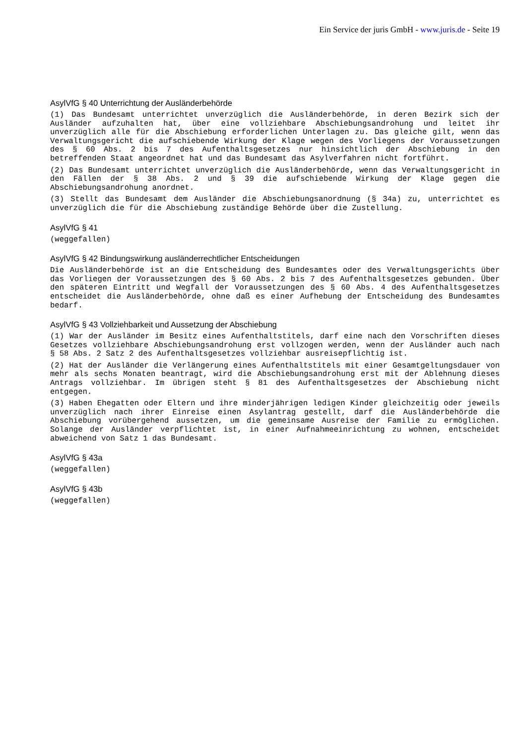Ein Service der juris GmbH - www.juris.de - Seite 19
AsylVfG § 40 Unterrichtung der Ausländerbehörde
(1) Das Bundesamt unterrichtet unverzüglich die Ausländerbehörde, in deren Bezirk sich der Ausländer aufzuhalten hat, über eine vollziehbare Abschiebungsandrohung und leitet ihr unverzüglich alle für die Abschiebung erforderlichen Unterlagen zu. Das gleiche gilt, wenn das Verwaltungsgericht die aufschiebende Wirkung der Klage wegen des Vorliegens der Voraussetzungen des § 60 Abs. 2 bis 7 des Aufenthaltsgesetzes nur hinsichtlich der Abschiebung in den betreffenden Staat angeordnet hat und das Bundesamt das Asylverfahren nicht fortführt.
(2) Das Bundesamt unterrichtet unverzüglich die Ausländerbehörde, wenn das Verwaltungsgericht in den Fällen der § 38 Abs. 2 und § 39 die aufschiebende Wirkung der Klage gegen die Abschiebungsandrohung anordnet.
(3) Stellt das Bundesamt dem Ausländer die Abschiebungsanordnung (§ 34a) zu, unterrichtet es unverzüglich die für die Abschiebung zuständige Behörde über die Zustellung.
AsylVfG § 41
(weggefallen)
AsylVfG § 42 Bindungswirkung ausländerrechtlicher Entscheidungen
Die Ausländerbehörde ist an die Entscheidung des Bundesamtes oder des Verwaltungsgerichts über das Vorliegen der Voraussetzungen des § 60 Abs. 2 bis 7 des Aufenthaltsgesetzes gebunden. Über den späteren Eintritt und Wegfall der Voraussetzungen des § 60 Abs. 4 des Aufenthaltsgesetzes entscheidet die Ausländerbehörde, ohne daß es einer Aufhebung der Entscheidung des Bundesamtes bedarf.
AsylVfG § 43 Vollziehbarkeit und Aussetzung der Abschiebung
(1) War der Ausländer im Besitz eines Aufenthaltstitels, darf eine nach den Vorschriften dieses Gesetzes vollziehbare Abschiebungsandrohung erst vollzogen werden, wenn der Ausländer auch nach § 58 Abs. 2 Satz 2 des Aufenthaltsgesetzes vollziehbar ausreisepflichtig ist.
(2) Hat der Ausländer die Verlängerung eines Aufenthaltstitels mit einer Gesamtgeltungsdauer von mehr als sechs Monaten beantragt, wird die Abschiebungsandrohung erst mit der Ablehnung dieses Antrags vollziehbar. Im übrigen steht § 81 des Aufenthaltsgesetzes der Abschiebung nicht entgegen.
(3) Haben Ehegatten oder Eltern und ihre minderjährigen ledigen Kinder gleichzeitig oder jeweils unverzüglich nach ihrer Einreise einen Asylantrag gestellt, darf die Ausländerbehörde die Abschiebung vorübergehend aussetzen, um die gemeinsame Ausreise der Familie zu ermöglichen. Solange der Ausländer verpflichtet ist, in einer Aufnahmeeinrichtung zu wohnen, entscheidet abweichend von Satz 1 das Bundesamt.
AsylVfG § 43a
(weggefallen)
AsylVfG § 43b
(weggefallen)